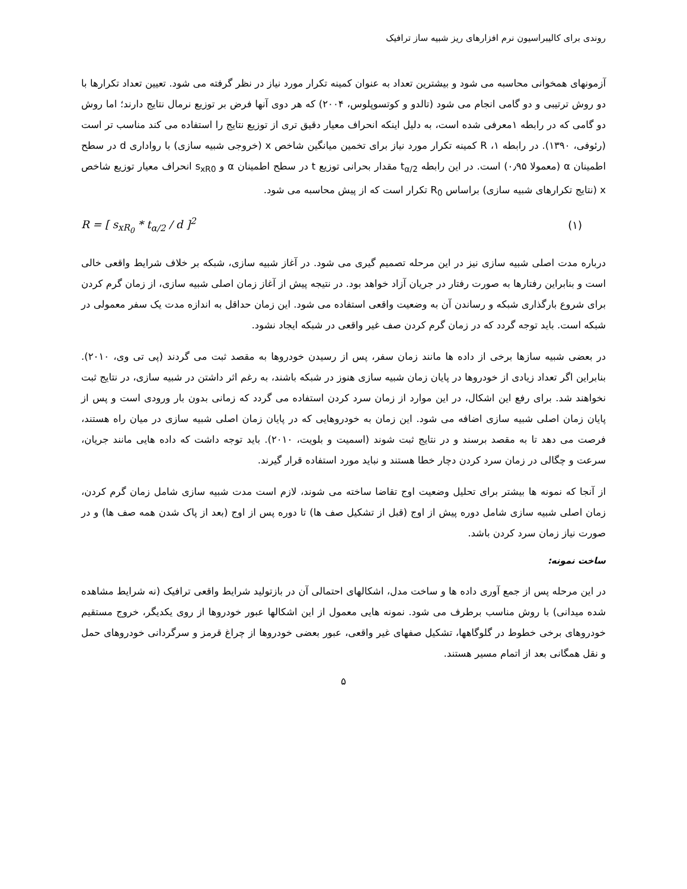روندی برای کالیبراسیون نرم افزارهای ریز شبیه ساز ترافیک
آزمونهای همخوانی محاسبه می شود و بیشترین تعداد به عنوان کمینه تکرار مورد نیاز در نظر گرفته می شود. تعیین تعداد تکرارها با دو روش ترتیبی و دو گامی انجام می شود (تالدو و کوتسوپلوس، ۲۰۰۴) که هر دوی آنها فرض بر توزیع نرمال نتایج دارند؛ اما روش دو گامی که در رابطه ۱معرفی شده است، به دلیل اینکه انحراف معیار دقیق تری از توزیع نتایج را استفاده می کند مناسب تر است (رئوفی، ۱۳۹۰). در رابطه ۱، R کمینه تکرار مورد نیاز برای تخمین میانگین شاخص x (خروجی شبیه سازی) با رواداری d در سطح اطمینان α (معمولا ۰٫۹۵) است. در این رابطه t<sub>α/2</sub> مقدار بحرانی توزیع t در سطح اطمینان α و s<sub>xR0</sub> انحراف معیار توزیع شاخص x (نتایج تکرارهای شبیه سازی) براساس R<sub>0</sub> تکرار است که از پیش محاسبه می شود.
R = [ s<sub>xR<sub>0</sub></sub> * t<sub>α/2</sub> / d ]<sup>2</sup> (۱)
درباره مدت اصلی شبیه سازی نیز در این مرحله تصمیم گیری می شود. در آغاز شبیه سازی، شبکه بر خلاف شرایط واقعی خالی است و بنابراین رفتارها به صورت رفتار در جریان آزاد خواهد بود. در نتیجه پیش از آغاز زمان اصلی شبیه سازی، از زمان گرم کردن برای شروع بارگذاری شبکه و رساندن آن به وضعیت واقعی استفاده می شود. این زمان حداقل به اندازه مدت یک سفر معمولی در شبکه است. باید توجه گردد که در زمان گرم کردن صف غیر واقعی در شبکه ایجاد نشود.
در بعضی شبیه سازها برخی از داده ها مانند زمان سفر، پس از رسیدن خودروها به مقصد ثبت می گردند (پی تی وی، ۲۰۱۰). بنابراین اگر تعداد زیادی از خودروها در پایان زمان شبیه سازی هنوز در شبکه باشند، به رغم اثر داشتن در شبیه سازی، در نتایج ثبت نخواهند شد. برای رفع این اشکال، در این موارد از زمان سرد کردن استفاده می گردد که زمانی بدون بار ورودی است و پس از پایان زمان اصلی شبیه سازی اضافه می شود. این زمان به خودروهایی که در پایان زمان اصلی شبیه سازی در میان راه هستند، فرصت می دهد تا به مقصد برسند و در نتایج ثبت شوند (اسمیت و بلویت، ۲۰۱۰). باید توجه داشت که داده هایی مانند جریان، سرعت و چگالی در زمان سرد کردن دچار خطا هستند و نباید مورد استفاده قرار گیرند.
از آنجا که نمونه ها بیشتر برای تحلیل وضعیت اوج تقاضا ساخته می شوند، لازم است مدت شبیه سازی شامل زمان گرم کردن، زمان اصلی شبیه سازی شامل دوره پیش از اوج (قبل از تشکیل صف ها) تا دوره پس از اوج (بعد از پاک شدن همه صف ها) و در صورت نیاز زمان سرد کردن باشد.
ساخت نمونه:
در این مرحله پس از جمع آوری داده ها و ساخت مدل، اشکالهای احتمالی آن در بازتولید شرایط واقعی ترافیک (نه شرایط مشاهده شده میدانی) با روش مناسب برطرف می شود. نمونه هایی معمول از این اشکالها عبور خودروها از روی یکدیگر، خروج مستقیم خودروهای برخی خطوط در گلوگاهها، تشکیل صفهای غیر واقعی، عبور بعضی خودروها از چراغ قرمز و سرگردانی خودروهای حمل و نقل همگانی بعد از اتمام مسیر هستند.
۵